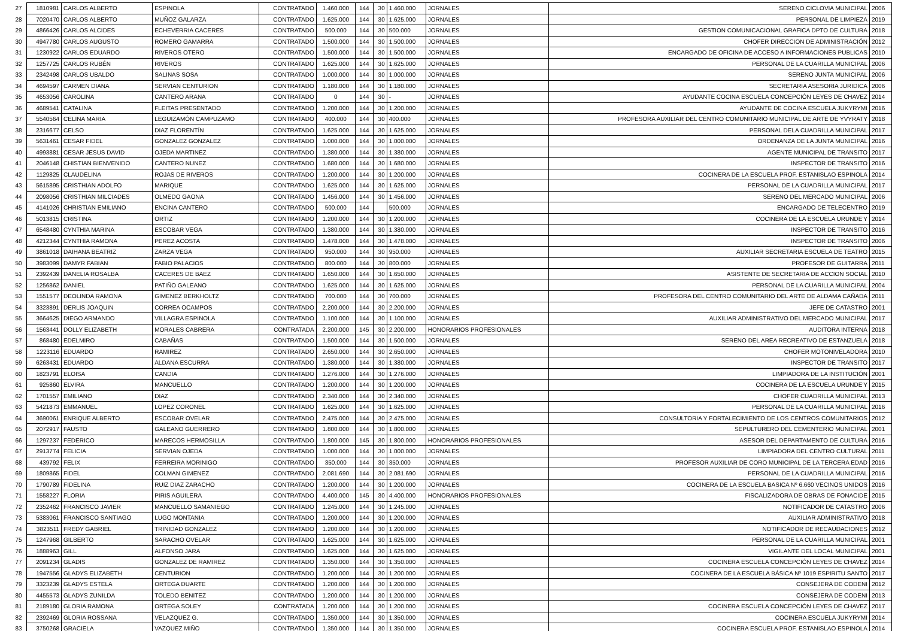| 27 | 1810981 | CARLOS ALBERTO | ESPINOLA | CONTRATADO | 1.460.000 | 144 | 30 | 1.460.000 | JORNALES | SERENO CICLOVIA MUNICIPAL | 2006 |
| 28 | 7020470 | CARLOS ALBERTO | MUÑOZ GALARZA | CONTRATADO | 1.625.000 | 144 | 30 | 1.625.000 | JORNALES | PERSONAL DE LIMPIEZA | 2019 |
| 29 | 4866426 | CARLOS ALCIDES | ECHEVERRIA CACERES | CONTRATADO | 500.000 | 144 | 30 | 500.000 | JORNALES | GESTION COMUNICACIONAL GRAFICA DPTO DE CULTURA | 2018 |
| 30 | 4947780 | CARLOS AUGUSTO | ROMERO GAMARRA | CONTRATADO | 1.500.000 | 144 | 30 | 1.500.000 | JORNALES | CHOFER DIRECCION DE ADMINISTRACIÓN | 2012 |
| 31 | 1230922 | CARLOS EDUARDO | RIVEROS OTERO | CONTRATADO | 1.500.000 | 144 | 30 | 1.500.000 | JORNALES | ENCARGADO DE OFICINA DE ACCESO A INFORMACIONES PUBLICAS | 2010 |
| 32 | 1257725 | CARLOS RUBÉN | RIVEROS | CONTRATADO | 1.625.000 | 144 | 30 | 1.625.000 | JORNALES | PERSONAL DE LA CUARILLA MUNICIPAL | 2006 |
| 33 | 2342498 | CARLOS UBALDO | SALINAS SOSA | CONTRATADO | 1.000.000 | 144 | 30 | 1.000.000 | JORNALES | SERENO JUNTA MUNICIPAL | 2006 |
| 34 | 4694597 | CARMEN DIANA | SERVIAN CENTURION | CONTRATADO | 1.180.000 | 144 | 30 | 1.180.000 | JORNALES | SECRETARIA ASESORIA JURIDICA | 2006 |
| 35 | 4653056 | CAROLINA | CANTERO ARANA | CONTRATADO | 0 | 144 | 30 | - | JORNALES | AYUDANTE COCINA ESCUELA CONCEPCIÓN LEYES DE CHAVEZ | 2014 |
| 36 | 4689541 | CATALINA | FLEITAS PRESENTADO | CONTRATADO | 1.200.000 | 144 | 30 | 1.200.000 | JORNALES | AYUDANTE DE COCINA ESCUELA JUKYRYMI | 2016 |
| 37 | 5540564 | CELINA MARIA | LEGUIZAMÓN CAMPUZAMO | CONTRATADO | 400.000 | 144 | 30 | 400.000 | JORNALES | PROFESORA AUXILIAR DEL CENTRO COMUNITARIO MUNICIPAL DE ARTE DE YVYRATY | 2018 |
| 38 | 2316677 | CELSO | DIAZ FLORENTÍN | CONTRATADO | 1.625.000 | 144 | 30 | 1.625.000 | JORNALES | PERSONAL DELA CUADRILLA MUNICIPAL | 2017 |
| 39 | 5631461 | CESAR FIDEL | GONZALEZ GONZALEZ | CONTRATADO | 1.000.000 | 144 | 30 | 1.000.000 | JORNALES | ORDENANZA DE LA JUNTA MUNICIPAL | 2016 |
| 40 | 4993881 | CESAR JESUS DAVID | OJEDA MARTINEZ | CONTRATADO | 1.380.000 | 144 | 30 | 1.380.000 | JORNALES | AGENTE MUNICIPAL DE TRANSITO | 2017 |
| 41 | 2046148 | CHISTIAN BIENVENIDO | CANTERO NUNEZ | CONTRATADO | 1.680.000 | 144 | 30 | 1.680.000 | JORNALES | INSPECTOR DE TRANSITO | 2016 |
| 42 | 1129825 | CLAUDELINA | ROJAS DE RIVEROS | CONTRATADO | 1.200.000 | 144 | 30 | 1.200.000 | JORNALES | COCINERA DE LA ESCUELA PROF. ESTANISLAO ESPINOLA | 2014 |
| 43 | 5615895 | CRISTHIAN ADOLFO | MARIQUE | CONTRATADO | 1.625.000 | 144 | 30 | 1.625.000 | JORNALES | PERSONAL DE LA CUADRILLA MUNICIPAL | 2017 |
| 44 | 2098056 | CRISTHIAN MILCIADES | OLMEDO GAONA | CONTRATADO | 1.456.000 | 144 | 30 | 1.456.000 | JORNALES | SERENO DEL MERCADO MUNICIPAL | 2006 |
| 45 | 4141026 | CHRISTIAN EMILIANO | ENCINA CANTERO | CONTRATADO | 500.000 | 144 | | 500.000 | JORNALES | ENCARGADO DE TELECENTRO | 2019 |
| 46 | 5013815 | CRISTINA | ORTIZ | CONTRATADO | 1.200.000 | 144 | 30 | 1.200.000 | JORNALES | COCINERA DE LA ESCUELA URUNDE'Y | 2014 |
| 47 | 6548480 | CYNTHIA MARINA | ESCOBAR VEGA | CONTRATADO | 1.380.000 | 144 | 30 | 1.380.000 | JORNALES | INSPECTOR DE TRANSITO | 2016 |
| 48 | 4212344 | CYNTHIA RAMONA | PEREZ ACOSTA | CONTRATADO | 1.478.000 | 144 | 30 | 1.478.000 | JORNALES | INSPECTOR DE TRANSITO | 2006 |
| 49 | 3861018 | DAIHANA BEATRIZ | ZARZA VEGA | CONTRATADO | 950.000 | 144 | 30 | 950.000 | JORNALES | AUXILIAR SECRETARIA ESCUELA DE TEATRO | 2015 |
| 50 | 3983099 | DAMYR FABIAN | FABIO PALACIOS | CONTRATADO | 800.000 | 144 | 30 | 800.000 | JORNALES | PROFESOR DE GUITARRA | 2011 |
| 51 | 2392439 | DANELIA ROSALBA | CACERES DE BAEZ | CONTRATADO | 1.650.000 | 144 | 30 | 1.650.000 | JORNALES | ASISTENTE DE SECRETARIA DE ACCION SOCIAL | 2010 |
| 52 | 1256862 | DANIEL | PATIÑO GALEANO | CONTRATADO | 1.625.000 | 144 | 30 | 1.625.000 | JORNALES | PERSONAL DE LA CUARILLA MUNICIPAL | 2004 |
| 53 | 1551577 | DEOLINDA RAMONA | GIMENEZ BERKHOLTZ | CONTRATADO | 700.000 | 144 | 30 | 700.000 | JORNALES | PROFESORA DEL CENTRO COMUNITARIO DEL ARTE DE ALDAMA CAÑADA | 2011 |
| 54 | 3323891 | DERLIS JOAQUIN | CORREA OCAMPOS | CONTRATADO | 2.200.000 | 144 | 30 | 2.200.000 | JORNALES | JEFE DE CATASTRO | 2001 |
| 55 | 3664625 | DIEGO ARMANDO | VILLAGRA ESPINOLA | CONTRATADO | 1.100.000 | 144 | 30 | 1.100.000 | JORNALES | AUXILIAR ADMINISTRATIVO DEL MERCADO MUNICIPAL | 2017 |
| 56 | 1563441 | DOLLY ELIZABETH | MORALES CABRERA | CONTRATADA | 2.200.000 | 145 | 30 | 2.200.000 | HONORARIOS PROFESIONALES | AUDITORA INTERNA | 2018 |
| 57 | 868480 | EDELMIRO | CABAÑAS | CONTRATADO | 1.500.000 | 144 | 30 | 1.500.000 | JORNALES | SERENO DEL AREA RECREATIVO DE ESTANZUELA | 2018 |
| 58 | 1223116 | EDUARDO | RAMIREZ | CONTRATADO | 2.650.000 | 144 | 30 | 2.650.000 | JORNALES | CHOFER MOTONIVELADORA | 2010 |
| 59 | 6263431 | EDUARDO | ALDANA ESCURRA | CONTRATADO | 1.380.000 | 144 | 30 | 1.380.000 | JORNALES | INSPECTOR DE TRANSITO | 2017 |
| 60 | 1823791 | ELOISA | CANDIA | CONTRATADO | 1.276.000 | 144 | 30 | 1.276.000 | JORNALES | LIMPIADORA DE LA INSTITUCIÓN | 2001 |
| 61 | 925860 | ELVIRA | MANCUELLO | CONTRATADO | 1.200.000 | 144 | 30 | 1.200.000 | JORNALES | COCINERA DE LA ESCUELA URUNDE'Y | 2015 |
| 62 | 1701557 | EMILIANO | DIAZ | CONTRATADO | 2.340.000 | 144 | 30 | 2.340.000 | JORNALES | CHOFER CUADRILLA MUNICIPAL | 2013 |
| 63 | 5421873 | EMMANUEL | LOPEZ CORONEL | CONTRATADO | 1.625.000 | 144 | 30 | 1.625.000 | JORNALES | PERSONAL DE LA CUARILLA MUNICIPAL | 2016 |
| 64 | 3690061 | ENRIQUE ALBERTO | ESCOBAR OVELAR | CONTRATADO | 2.475.000 | 144 | 30 | 2.475.000 | JORNALES | CONSULTORIA Y FORTALECIMIENTO DE LOS CENTROS COMUNITARIOS | 2012 |
| 65 | 2072917 | FAUSTO | GALEANO GUERRERO | CONTRATADO | 1.800.000 | 144 | 30 | 1.800.000 | JORNALES | SEPULTURERO DEL CEMENTERIO MUNICIPAL | 2001 |
| 66 | 1297237 | FEDERICO | MARECOS HERMOSILLA | CONTRATADO | 1.800.000 | 145 | 30 | 1.800.000 | HONORARIOS PROFESIONALES | ASESOR DEL DEPARTAMENTO DE CULTURA | 2016 |
| 67 | 2913774 | FELICIA | SERVIAN OJEDA | CONTRATADO | 1.000.000 | 144 | 30 | 1.000.000 | JORNALES | LIMPIADORA DEL CENTRO CULTURAL | 2011 |
| 68 | 439792 | FELIX | FERREIRA MORINIGO | CONTRATADO | 350.000 | 144 | 30 | 350.000 | JORNALES | PROFESOR AUXILIAR DE CORO MUNICIPAL DE LA TERCERA EDAD | 2016 |
| 69 | 1809865 | FIDEL | COLMAN GIMENEZ | CONTRATADO | 2.081.690 | 144 | 30 | 2.081.690 | JORNALES | PERSONAL DE LA CUADRILLA MUNICIPAL | 2016 |
| 70 | 1790789 | FIDELINA | RUIZ DIAZ ZARACHO | CONTRATADO | 1.200.000 | 144 | 30 | 1.200.000 | JORNALES | COCINERA DE LA ESCUELA BASICA Nº 6.660 VECINOS UNIDOS | 2016 |
| 71 | 1558227 | FLORIA | PIRIS AGUILERA | CONTRATADO | 4.400.000 | 145 | 30 | 4.400.000 | HONORARIOS PROFESIONALES | FISCALIZADORA DE OBRAS DE FONACIDE | 2015 |
| 72 | 2352462 | FRANCISCO JAVIER | MANCUELLO SAMANIEGO | CONTRATADO | 1.245.000 | 144 | 30 | 1.245.000 | JORNALES | NOTIFICADOR DE CATASTRO | 2006 |
| 73 | 5383061 | FRANCISCO SANTIAGO | LUGO MONTANIA | CONTRATADO | 1.200.000 | 144 | 30 | 1.200.000 | JORNALES | AUXILIAR ADMINISTRATIVO | 2018 |
| 74 | 3823511 | FREDY GABRIEL | TRINIDAD GONZALEZ | CONTRATADO | 1.200.000 | 144 | 30 | 1.200.000 | JORNALES | NOTIFICADOR DE RECAUDACIONES | 2012 |
| 75 | 1247968 | GILBERTO | SARACHO OVELAR | CONTRATADO | 1.625.000 | 144 | 30 | 1.625.000 | JORNALES | PERSONAL DE LA CUARILLA MUNICIPAL | 2001 |
| 76 | 1888963 | GILL | ALFONSO JARA | CONTRATADO | 1.625.000 | 144 | 30 | 1.625.000 | JORNALES | VIGILANTE DEL LOCAL MUNICIPAL | 2001 |
| 77 | 2091234 | GLADIS | GONZALEZ DE RAMIREZ | CONTRATADO | 1.350.000 | 144 | 30 | 1.350.000 | JORNALES | COCINERA ESCUELA CONCEPCIÓN LEYES DE CHAVEZ | 2014 |
| 78 | 1947556 | GLADYS ELIZABETH | CENTURION | CONTRATADO | 1.200.000 | 144 | 30 | 1.200.000 | JORNALES | COCINERA DE LA ESCUELA BÁSICA Nº 1019 ESPIRITU SANTO | 2017 |
| 79 | 3323239 | GLADYS ESTELA | ORTEGA DUARTE | CONTRATADO | 1.200.000 | 144 | 30 | 1.200.000 | JORNALES | CONSEJERA DE CODENI | 2012 |
| 80 | 4455573 | GLADYS ZUNILDA | TOLEDO BENITEZ | CONTRATADO | 1.200.000 | 144 | 30 | 1.200.000 | JORNALES | CONSEJERA DE CODENI | 2013 |
| 81 | 2189180 | GLORIA RAMONA | ORTEGA SOLEY | CONTRATADA | 1.200.000 | 144 | 30 | 1.200.000 | JORNALES | COCINERA ESCUELA CONCEPCIÓN LEYES DE CHAVEZ | 2017 |
| 82 | 2392469 | GLORIA ROSSANA | VELAZQUEZ G. | CONTRATADO | 1.350.000 | 144 | 30 | 1.350.000 | JORNALES | COCINERA ESCUELA JUKYRYMI | 2014 |
| 83 | 3750268 | GRACIELA | VAZQUEZ MIÑO | CONTRATADO | 1.350.000 | 144 | 30 | 1.350.000 | JORNALES | COCINERA ESCUELA PROF. ESTANISLAO ESPINOLA | 2014 |